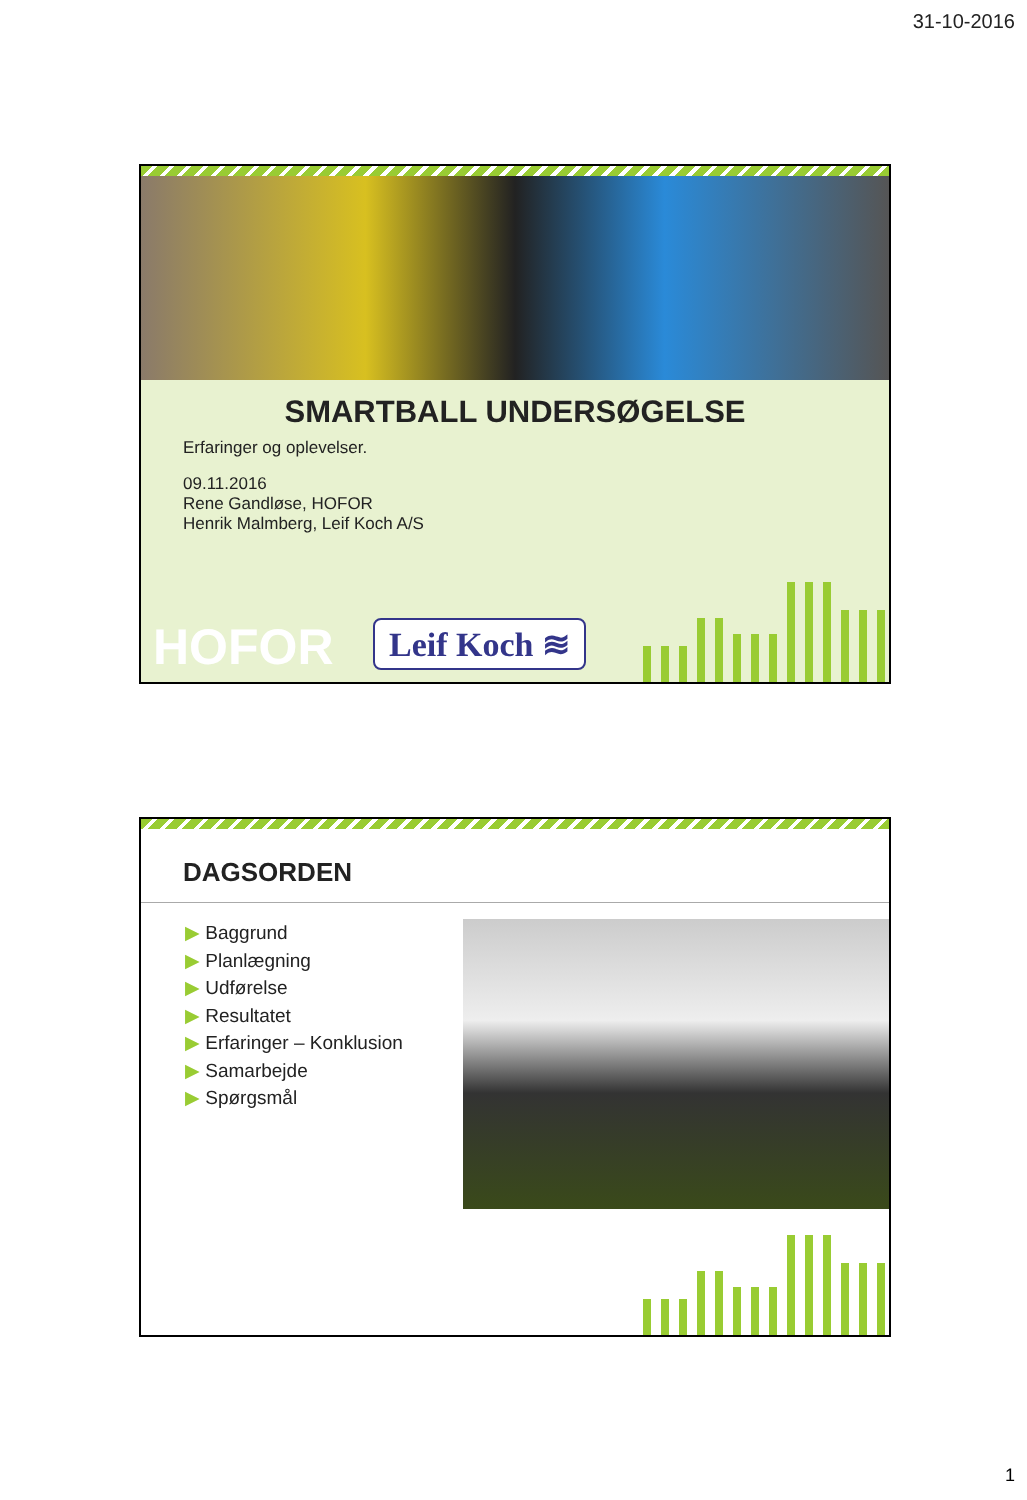31-10-2016
SMARTBALL UNDERSØGELSE
Erfaringer og oplevelser.
09.11.2016
Rene Gandløse, HOFOR
Henrik Malmberg, Leif Koch A/S
HOFOR Leif Koch ≋
DAGSORDEN
▶ Baggrund
▶ Planlægning
▶ Udførelse
▶ Resultatet
▶ Erfaringer – Konklusion
▶ Samarbejde
▶ Spørgsmål
1